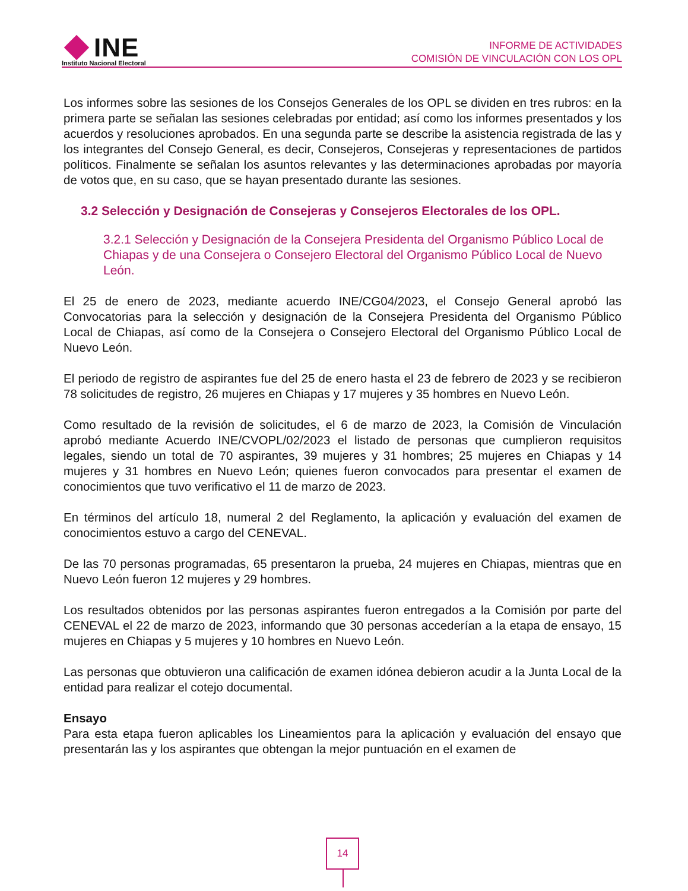INE
Instituto Nacional Electoral
INFORME DE ACTIVIDADES
COMISIÓN DE VINCULACIÓN CON LOS OPL
Los informes sobre las sesiones de los Consejos Generales de los OPL se dividen en tres rubros: en la primera parte se señalan las sesiones celebradas por entidad; así como los informes presentados y los acuerdos y resoluciones aprobados. En una segunda parte se describe la asistencia registrada de las y los integrantes del Consejo General, es decir, Consejeros, Consejeras y representaciones de partidos políticos. Finalmente se señalan los asuntos relevantes y las determinaciones aprobadas por mayoría de votos que, en su caso, que se hayan presentado durante las sesiones.
3.2 Selección y Designación de Consejeras y Consejeros Electorales de los OPL.
3.2.1 Selección y Designación de la Consejera Presidenta del Organismo Público Local de Chiapas y de una Consejera o Consejero Electoral del Organismo Público Local de Nuevo León.
El 25 de enero de 2023, mediante acuerdo INE/CG04/2023, el Consejo General aprobó las Convocatorias para la selección y designación de la Consejera Presidenta del Organismo Público Local de Chiapas, así como de la Consejera o Consejero Electoral del Organismo Público Local de Nuevo León.
El periodo de registro de aspirantes fue del 25 de enero hasta el 23 de febrero de 2023 y se recibieron 78 solicitudes de registro, 26 mujeres en Chiapas y 17 mujeres y 35 hombres en Nuevo León.
Como resultado de la revisión de solicitudes, el 6 de marzo de 2023, la Comisión de Vinculación aprobó mediante Acuerdo INE/CVOPL/02/2023 el listado de personas que cumplieron requisitos legales, siendo un total de 70 aspirantes, 39 mujeres y 31 hombres; 25 mujeres en Chiapas y 14 mujeres y 31 hombres en Nuevo León; quienes fueron convocados para presentar el examen de conocimientos que tuvo verificativo el 11 de marzo de 2023.
En términos del artículo 18, numeral 2 del Reglamento, la aplicación y evaluación del examen de conocimientos estuvo a cargo del CENEVAL.
De las 70 personas programadas, 65 presentaron la prueba, 24 mujeres en Chiapas, mientras que en Nuevo León fueron 12 mujeres y 29 hombres.
Los resultados obtenidos por las personas aspirantes fueron entregados a la Comisión por parte del CENEVAL el 22 de marzo de 2023, informando que 30 personas accederían a la etapa de ensayo, 15 mujeres en Chiapas y 5 mujeres y 10 hombres en Nuevo León.
Las personas que obtuvieron una calificación de examen idónea debieron acudir a la Junta Local de la entidad para realizar el cotejo documental.
Ensayo
Para esta etapa fueron aplicables los Lineamientos para la aplicación y evaluación del ensayo que presentarán las y los aspirantes que obtengan la mejor puntuación en el examen de
14